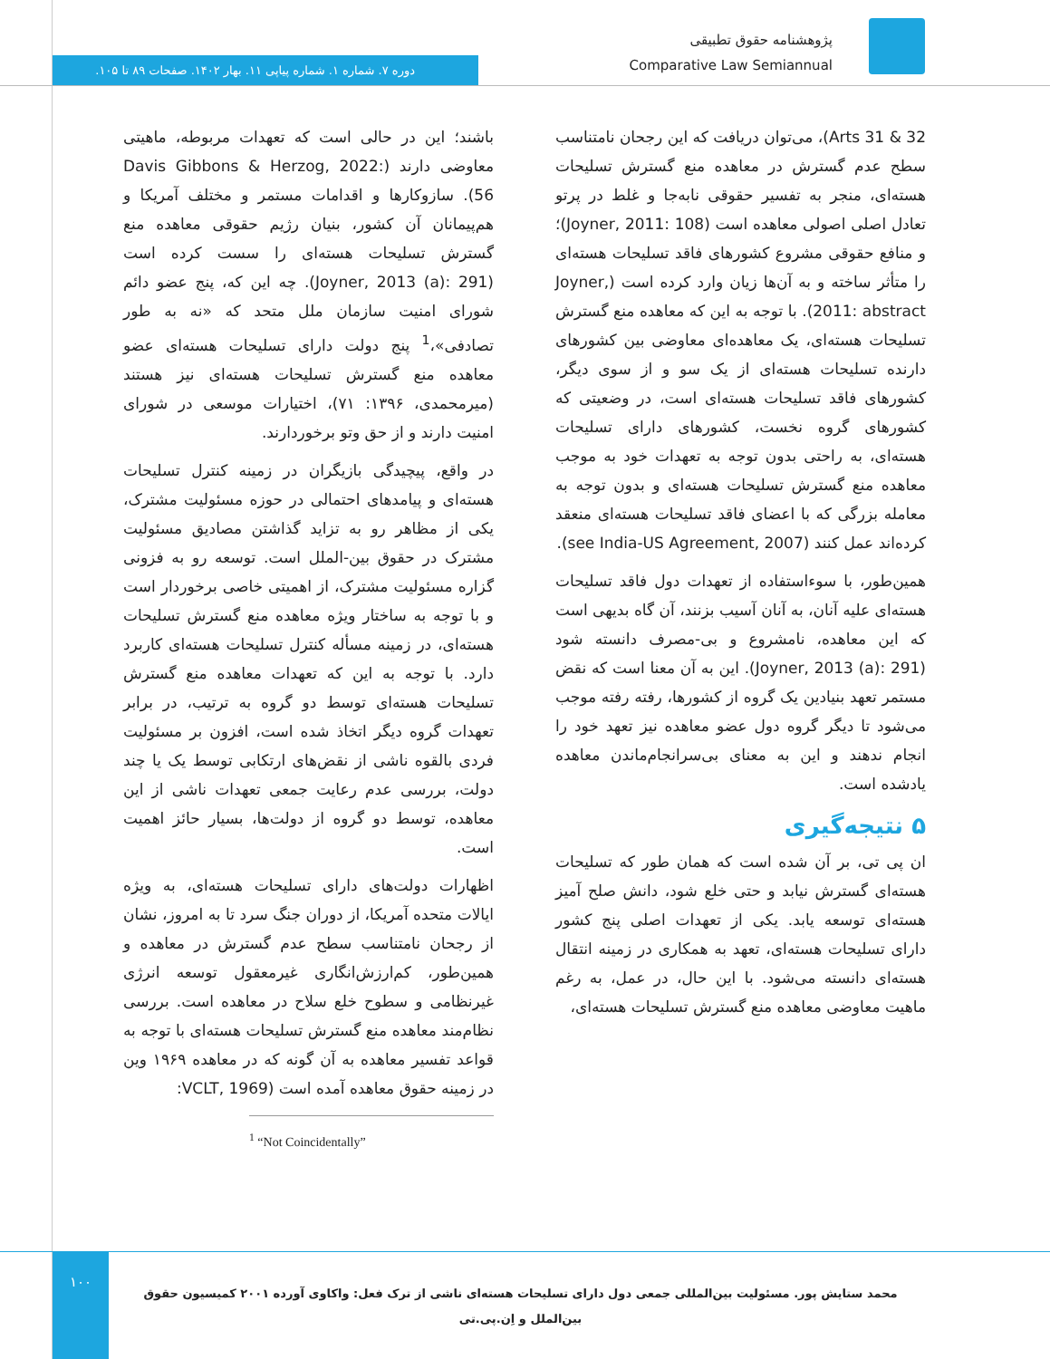پژوهشنامه حقوق تطبیقی
Comparative Law Semiannual
دوره ۷. شماره ۱. شماره پیاپی ۱۱. بهار ۱۴۰۲. صفحات ۸۹ تا ۱۰۵.
باشند؛ این در حالی است که تعهدات مربوطه، ماهیتی معاوضی دارند (Davis Gibbons & Herzog, 2022: 56). سازوکارها و اقدامات مستمر و مختلف آمریکا و هم‌پیمانان آن کشور، بنیان رژیم حقوقی معاهده منع گسترش تسلیحات هسته‌ای را سست کرده است (Joyner, 2013 (a): 291). چه این که، پنج عضو دائم شورای امنیت سازمان ملل متحد که «نه به طور تصادفی»،<sup>1</sup> پنج دولت دارای تسلیحات هسته‌ای عضو معاهده منع گسترش تسلیحات هسته‌ای نیز هستند (میرمحمدی، ۱۳۹۶: ۷۱)، اختیارات موسعی در شورای امنیت دارند و از حق وتو برخوردارند.
در واقع، پیچیدگی بازیگران در زمینه کنترل تسلیحات هسته‌ای و پیامدهای احتمالی در حوزه مسئولیت مشترک، یکی از مظاهر رو به تزاید گذاشتن مصادیق مسئولیت مشترک در حقوق بین-الملل است. توسعه رو به فزونی گزاره مسئولیت مشترک، از اهمیتی خاصی برخوردار است و با توجه به ساختار ویژه معاهده منع گسترش تسلیحات هسته‌ای، در زمینه مسأله کنترل تسلیحات هسته‌ای کاربرد دارد. با توجه به این که تعهدات معاهده منع گسترش تسلیحات هسته‌ای توسط دو گروه به ترتیب، در برابر تعهدات گروه دیگر اتخاذ شده است، افزون بر مسئولیت فردی بالقوه ناشی از نقض‌های ارتکابی توسط یک یا چند دولت، بررسی عدم رعایت جمعی تعهدات ناشی از این معاهده، توسط دو گروه از دولت‌ها، بسیار حائز اهمیت است.
اظهارات دولت‌های دارای تسلیحات هسته‌ای، به ویژه ایالات متحده آمریکا، از دوران جنگ سرد تا به امروز، نشان از رجحان نامتناسب سطح عدم گسترش در معاهده و همین‌طور، کم‌ارزش‌انگاری غیرمعقول توسعه انرژی غیرنظامی و سطوح خلع سلاح در معاهده است. بررسی نظام‌مند معاهده منع گسترش تسلیحات هسته‌ای با توجه به قواعد تفسیر معاهده به آن گونه که در معاهده ۱۹۶۹ وین در زمینه حقوق معاهده آمده است (VCLT, 1969:
<sup>1</sup> “Not Coincidentally”
Arts 31 & 32)، می‌توان دریافت که این رجحان نامتناسب سطح عدم گسترش در معاهده منع گسترش تسلیحات هسته‌ای، منجر به تفسیر حقوقی نابه‌جا و غلط در پرتو تعادل اصلی اصولی معاهده است (Joyner, 2011: 108)؛ و منافع حقوقی مشروع کشورهای فاقد تسلیحات هسته‌ای را متأثر ساخته و به آن‌ها زیان وارد کرده است (Joyner, 2011: abstract). با توجه به این که معاهده منع گسترش تسلیحات هسته‌ای، یک معاهده‌ای معاوضی بین کشورهای دارنده تسلیحات هسته‌ای از یک سو و از سوی دیگر، کشورهای فاقد تسلیحات هسته‌ای است، در وضعیتی که کشورهای گروه نخست، کشورهای دارای تسلیحات هسته‌ای، به راحتی بدون توجه به تعهدات خود به موجب معاهده منع گسترش تسلیحات هسته‌ای و بدون توجه به معامله بزرگی که با اعضای فاقد تسلیحات هسته‌ای منعقد کرده‌اند عمل کنند (see India-US Agreement, 2007).
همین‌طور، با سوءاستفاده از تعهدات دول فاقد تسلیحات هسته‌ای علیه آنان، به آنان آسیب بزنند، آن گاه بدیهی است که این معاهده، نامشروع و بی-مصرف دانسته شود (Joyner, 2013 (a): 291). این به آن معنا است که نقض مستمر تعهد بنیادین یک گروه از کشورها، رفته رفته موجب می‌شود تا دیگر گروه دول عضو معاهده نیز تعهد خود را انجام ندهند و این به معنای بی‌سرانجام‌ماندن معاهده یادشده است.
۵ نتیجه‌گیری
ان پی تی، بر آن شده است که همان طور که تسلیحات هسته‌ای گسترش نیابد و حتی خلع شود، دانش صلح آمیز هسته‌ای توسعه یابد. یکی از تعهدات اصلی پنج کشور دارای تسلیحات هسته‌ای، تعهد به همکاری در زمینه انتقال هسته‌ای دانسته می‌شود. با این حال، در عمل، به رغم ماهیت معاوضی معاهده منع گسترش تسلیحات هسته‌ای،
۱۰۰
محمد ستایش پور. مسئولیت بین‌المللی جمعی دول دارای تسلیحات هسته‌ای ناشی از ترک فعل: واکاوی آورده ۲۰۰۱ کمیسیون حقوق بین‌الملل و اِن.پی.تی